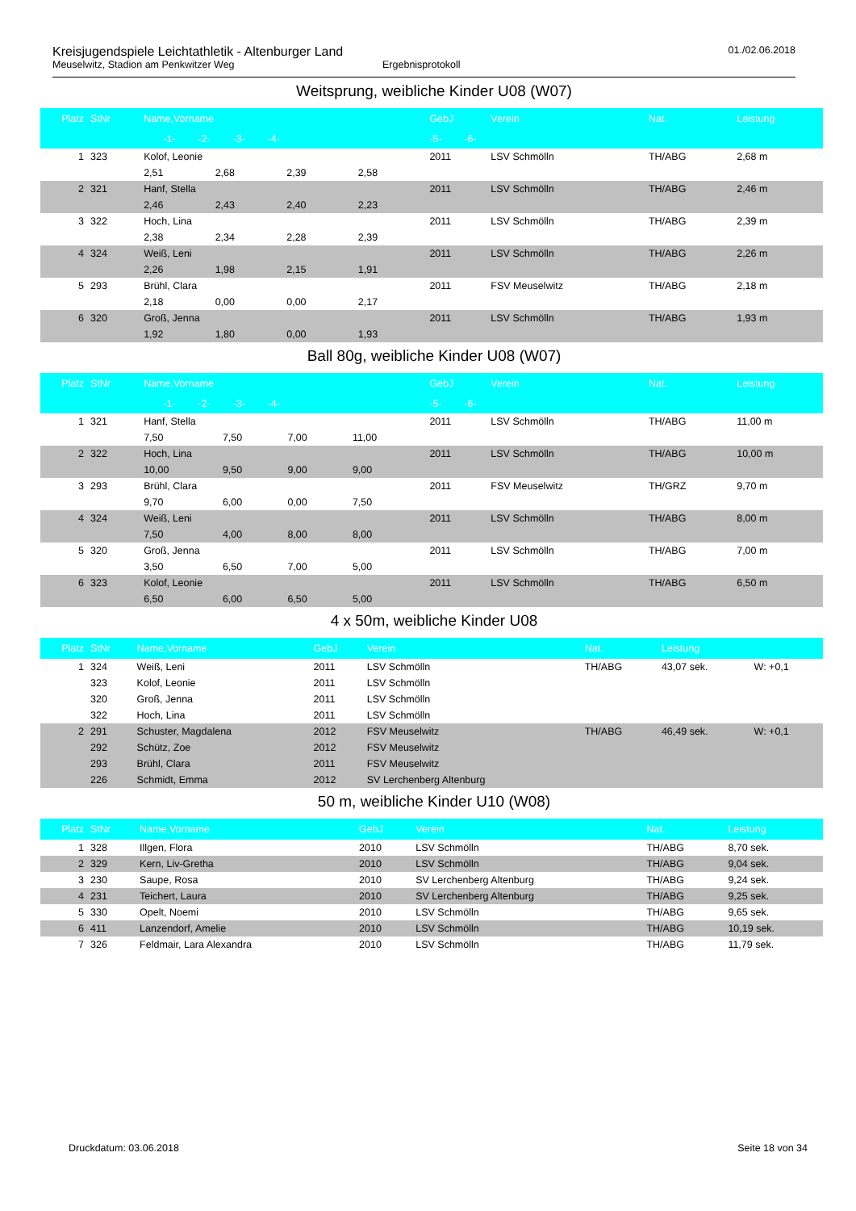Kreisjugendspiele Leichtathletik - Altenburger Land
Meuselwitz, Stadion am Penkwitzer Weg Ergebnisprotokoll
01./02.06.2018
Weitsprung, weibliche Kinder U08 (W07)
| Platz | StNr | Name,Vorname | | | | GebJ | Verein | Nat. | Leistung |
| --- | --- | --- | --- | --- | --- | --- | --- | --- | --- |
| | | -1- -2- -3- -4- | | | | -5- -6- | | | |
| 1 | 323 | Kolof, Leonie | | | | 2011 | LSV Schmölln | TH/ABG | 2,68 m |
| | | 2,51 | 2,68 | 2,39 | 2,58 | | | | |
| 2 | 321 | Hanf, Stella | | | | 2011 | LSV Schmölln | TH/ABG | 2,46 m |
| | | 2,46 | 2,43 | 2,40 | 2,23 | | | | |
| 3 | 322 | Hoch, Lina | | | | 2011 | LSV Schmölln | TH/ABG | 2,39 m |
| | | 2,38 | 2,34 | 2,28 | 2,39 | | | | |
| 4 | 324 | Weiß, Leni | | | | 2011 | LSV Schmölln | TH/ABG | 2,26 m |
| | | 2,26 | 1,98 | 2,15 | 1,91 | | | | |
| 5 | 293 | Brühl, Clara | | | | 2011 | FSV Meuselwitz | TH/ABG | 2,18 m |
| | | 2,18 | 0,00 | 0,00 | 2,17 | | | | |
| 6 | 320 | Groß, Jenna | | | | 2011 | LSV Schmölln | TH/ABG | 1,93 m |
| | | 1,92 | 1,80 | 0,00 | 1,93 | | | | |
Ball 80g, weibliche Kinder U08 (W07)
| Platz | StNr | Name,Vorname | | | | GebJ | Verein | Nat. | Leistung |
| --- | --- | --- | --- | --- | --- | --- | --- | --- | --- |
| | | -1- -2- -3- -4- | | | | -5- -6- | | | |
| 1 | 321 | Hanf, Stella | | | | 2011 | LSV Schmölln | TH/ABG | 11,00 m |
| | | 7,50 | 7,50 | 7,00 | 11,00 | | | | |
| 2 | 322 | Hoch, Lina | | | | 2011 | LSV Schmölln | TH/ABG | 10,00 m |
| | | 10,00 | 9,50 | 9,00 | 9,00 | | | | |
| 3 | 293 | Brühl, Clara | | | | 2011 | FSV Meuselwitz | TH/GRZ | 9,70 m |
| | | 9,70 | 6,00 | 0,00 | 7,50 | | | | |
| 4 | 324 | Weiß, Leni | | | | 2011 | LSV Schmölln | TH/ABG | 8,00 m |
| | | 7,50 | 4,00 | 8,00 | 8,00 | | | | |
| 5 | 320 | Groß, Jenna | | | | 2011 | LSV Schmölln | TH/ABG | 7,00 m |
| | | 3,50 | 6,50 | 7,00 | 5,00 | | | | |
| 6 | 323 | Kolof, Leonie | | | | 2011 | LSV Schmölln | TH/ABG | 6,50 m |
| | | 6,50 | 6,00 | 6,50 | 5,00 | | | | |
4 x 50m, weibliche Kinder U08
| Platz | StNr | Name,Vorname | GebJ | Verein | Nat. | Leistung | |
| --- | --- | --- | --- | --- | --- | --- | --- |
| 1 | 324 | Weiß, Leni | 2011 | LSV Schmölln | TH/ABG | 43,07 sek. | W: +0,1 |
| | 323 | Kolof, Leonie | 2011 | LSV Schmölln | | | |
| | 320 | Groß, Jenna | 2011 | LSV Schmölln | | | |
| | 322 | Hoch, Lina | 2011 | LSV Schmölln | | | |
| 2 | 291 | Schuster, Magdalena | 2012 | FSV Meuselwitz | TH/ABG | 46,49 sek. | W: +0,1 |
| | 292 | Schütz, Zoe | 2012 | FSV Meuselwitz | | | |
| | 293 | Brühl, Clara | 2011 | FSV Meuselwitz | | | |
| | 226 | Schmidt, Emma | 2012 | SV Lerchenberg Altenburg | | | |
50 m, weibliche Kinder U10 (W08)
| Platz | StNr | Name,Vorname | GebJ | Verein | Nat. | Leistung |
| --- | --- | --- | --- | --- | --- | --- |
| 1 | 328 | Illgen, Flora | 2010 | LSV Schmölln | TH/ABG | 8,70 sek. |
| 2 | 329 | Kern, Liv-Gretha | 2010 | LSV Schmölln | TH/ABG | 9,04 sek. |
| 3 | 230 | Saupe, Rosa | 2010 | SV Lerchenberg Altenburg | TH/ABG | 9,24 sek. |
| 4 | 231 | Teichert, Laura | 2010 | SV Lerchenberg Altenburg | TH/ABG | 9,25 sek. |
| 5 | 330 | Opelt, Noemi | 2010 | LSV Schmölln | TH/ABG | 9,65 sek. |
| 6 | 411 | Lanzendorf, Amelie | 2010 | LSV Schmölln | TH/ABG | 10,19 sek. |
| 7 | 326 | Feldmair, Lara Alexandra | 2010 | LSV Schmölln | TH/ABG | 11,79 sek. |
Druckdatum: 03.06.2018 Seite 18 von 34